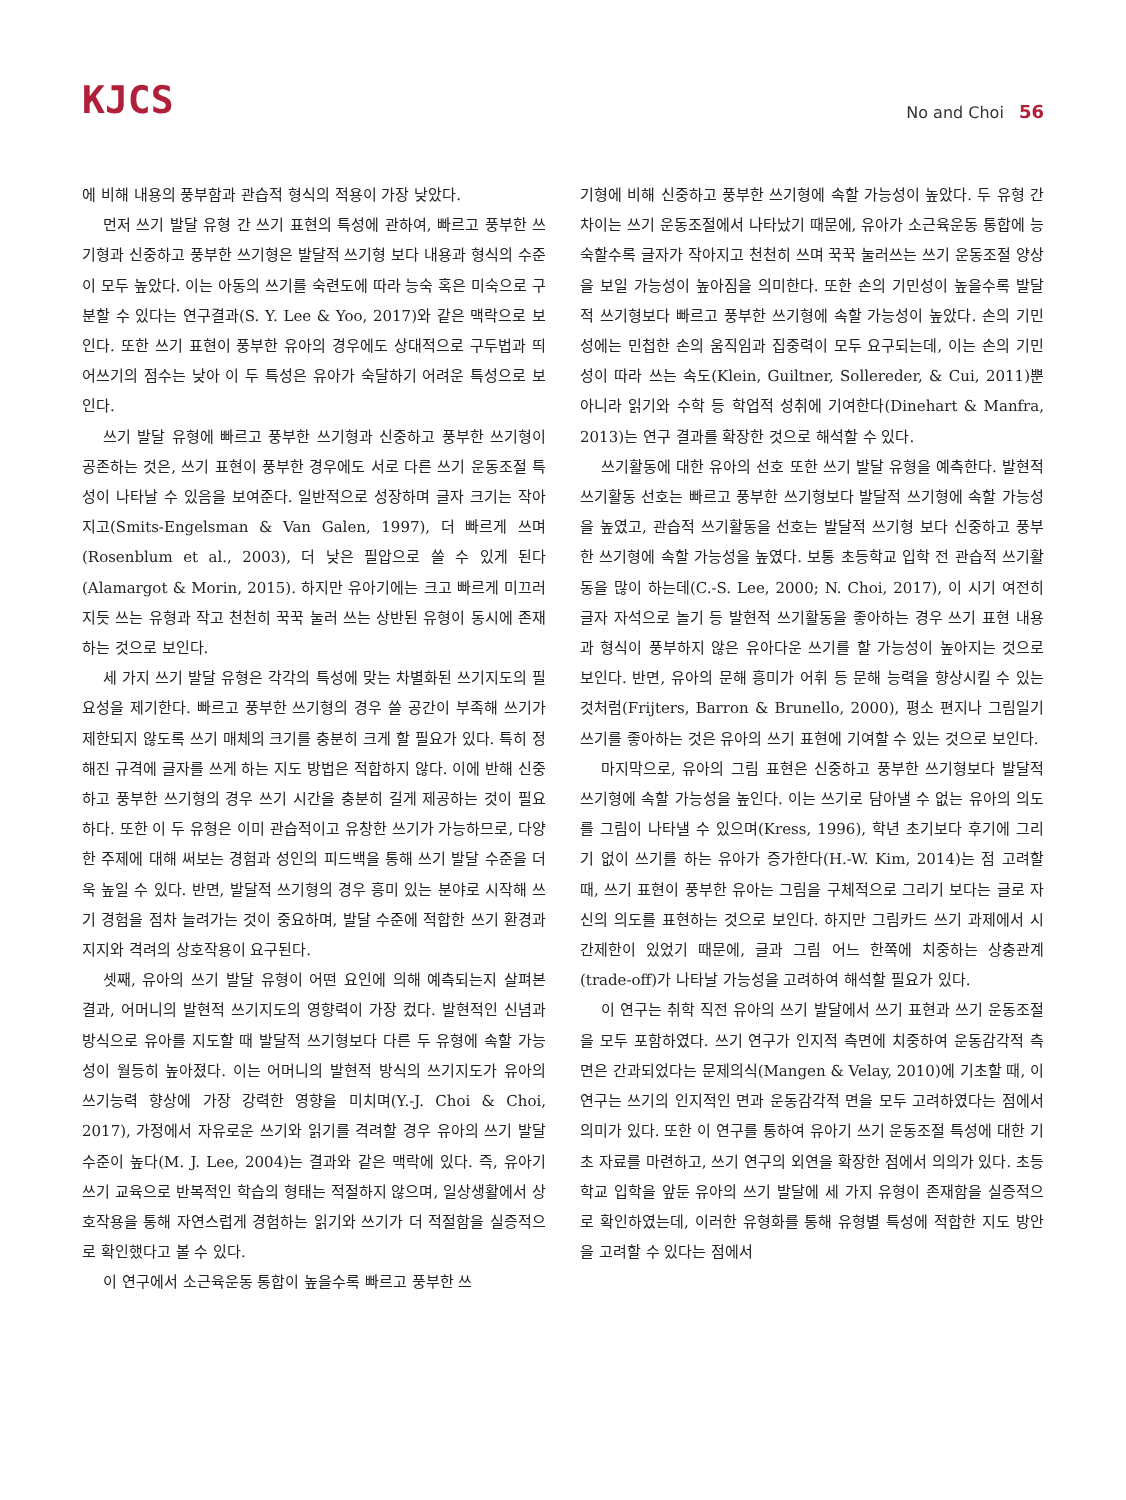KJCS
No and Choi 56
에 비해 내용의 풍부함과 관습적 형식의 적용이 가장 낮았다.
먼저 쓰기 발달 유형 간 쓰기 표현의 특성에 관하여, 빠르고 풍부한 쓰기형과 신중하고 풍부한 쓰기형은 발달적 쓰기형 보다 내용과 형식의 수준이 모두 높았다. 이는 아동의 쓰기를 숙련도에 따라 능숙 혹은 미숙으로 구분할 수 있다는 연구결과(S. Y. Lee & Yoo, 2017)와 같은 맥락으로 보인다. 또한 쓰기 표현이 풍부한 유아의 경우에도 상대적으로 구두법과 띄어쓰기의 점수는 낮아 이 두 특성은 유아가 숙달하기 어려운 특성으로 보인다.
쓰기 발달 유형에 빠르고 풍부한 쓰기형과 신중하고 풍부한 쓰기형이 공존하는 것은, 쓰기 표현이 풍부한 경우에도 서로 다른 쓰기 운동조절 특성이 나타날 수 있음을 보여준다. 일반적으로 성장하며 글자 크기는 작아지고(Smits-Engelsman & Van Galen, 1997), 더 빠르게 쓰며(Rosenblum et al., 2003), 더 낮은 필압으로 쓸 수 있게 된다(Alamargot & Morin, 2015). 하지만 유아기에는 크고 빠르게 미끄러지듯 쓰는 유형과 작고 천천히 꾹꾹 눌러 쓰는 상반된 유형이 동시에 존재하는 것으로 보인다.
세 가지 쓰기 발달 유형은 각각의 특성에 맞는 차별화된 쓰기지도의 필요성을 제기한다. 빠르고 풍부한 쓰기형의 경우 쓸 공간이 부족해 쓰기가 제한되지 않도록 쓰기 매체의 크기를 충분히 크게 할 필요가 있다. 특히 정해진 규격에 글자를 쓰게 하는 지도 방법은 적합하지 않다. 이에 반해 신중하고 풍부한 쓰기형의 경우 쓰기 시간을 충분히 길게 제공하는 것이 필요하다. 또한 이 두 유형은 이미 관습적이고 유창한 쓰기가 가능하므로, 다양한 주제에 대해 써보는 경험과 성인의 피드백을 통해 쓰기 발달 수준을 더욱 높일 수 있다. 반면, 발달적 쓰기형의 경우 흥미 있는 분야로 시작해 쓰기 경험을 점차 늘려가는 것이 중요하며, 발달 수준에 적합한 쓰기 환경과 지지와 격려의 상호작용이 요구된다.
셋째, 유아의 쓰기 발달 유형이 어떤 요인에 의해 예측되는지 살펴본 결과, 어머니의 발현적 쓰기지도의 영향력이 가장 컸다. 발현적인 신념과 방식으로 유아를 지도할 때 발달적 쓰기형보다 다른 두 유형에 속할 가능성이 월등히 높아졌다. 이는 어머니의 발현적 방식의 쓰기지도가 유아의 쓰기능력 향상에 가장 강력한 영향을 미치며(Y.-J. Choi & Choi, 2017), 가정에서 자유로운 쓰기와 읽기를 격려할 경우 유아의 쓰기 발달 수준이 높다(M. J. Lee, 2004)는 결과와 같은 맥락에 있다. 즉, 유아기 쓰기 교육으로 반복적인 학습의 형태는 적절하지 않으며, 일상생활에서 상호작용을 통해 자연스럽게 경험하는 읽기와 쓰기가 더 적절함을 실증적으로 확인했다고 볼 수 있다.
이 연구에서 소근육운동 통합이 높을수록 빠르고 풍부한 쓰
기형에 비해 신중하고 풍부한 쓰기형에 속할 가능성이 높았다. 두 유형 간 차이는 쓰기 운동조절에서 나타났기 때문에, 유아가 소근육운동 통합에 능숙할수록 글자가 작아지고 천천히 쓰며 꾹꾹 눌러쓰는 쓰기 운동조절 양상을 보일 가능성이 높아짐을 의미한다. 또한 손의 기민성이 높을수록 발달적 쓰기형보다 빠르고 풍부한 쓰기형에 속할 가능성이 높았다. 손의 기민성에는 민첩한 손의 움직임과 집중력이 모두 요구되는데, 이는 손의 기민성이 따라 쓰는 속도(Klein, Guiltner, Sollereder, & Cui, 2011)뿐 아니라 읽기와 수학 등 학업적 성취에 기여한다(Dinehart & Manfra, 2013)는 연구 결과를 확장한 것으로 해석할 수 있다.
쓰기활동에 대한 유아의 선호 또한 쓰기 발달 유형을 예측한다. 발현적 쓰기활동 선호는 빠르고 풍부한 쓰기형보다 발달적 쓰기형에 속할 가능성을 높였고, 관습적 쓰기활동을 선호는 발달적 쓰기형 보다 신중하고 풍부한 쓰기형에 속할 가능성을 높였다. 보통 초등학교 입학 전 관습적 쓰기활동을 많이 하는데(C.-S. Lee, 2000; N. Choi, 2017), 이 시기 여전히 글자 자석으로 놀기 등 발현적 쓰기활동을 좋아하는 경우 쓰기 표현 내용과 형식이 풍부하지 않은 유아다운 쓰기를 할 가능성이 높아지는 것으로 보인다. 반면, 유아의 문해 흥미가 어휘 등 문해 능력을 향상시킬 수 있는 것처럼(Frijters, Barron & Brunello, 2000), 평소 편지나 그림일기 쓰기를 좋아하는 것은 유아의 쓰기 표현에 기여할 수 있는 것으로 보인다.
마지막으로, 유아의 그림 표현은 신중하고 풍부한 쓰기형보다 발달적 쓰기형에 속할 가능성을 높인다. 이는 쓰기로 담아낼 수 없는 유아의 의도를 그림이 나타낼 수 있으며(Kress, 1996), 학년 초기보다 후기에 그리기 없이 쓰기를 하는 유아가 증가한다(H.-W. Kim, 2014)는 점 고려할 때, 쓰기 표현이 풍부한 유아는 그림을 구체적으로 그리기 보다는 글로 자신의 의도를 표현하는 것으로 보인다. 하지만 그림카드 쓰기 과제에서 시간제한이 있었기 때문에, 글과 그림 어느 한쪽에 치중하는 상충관계(trade-off)가 나타날 가능성을 고려하여 해석할 필요가 있다.
이 연구는 취학 직전 유아의 쓰기 발달에서 쓰기 표현과 쓰기 운동조절을 모두 포함하였다. 쓰기 연구가 인지적 측면에 치중하여 운동감각적 측면은 간과되었다는 문제의식(Mangen & Velay, 2010)에 기초할 때, 이 연구는 쓰기의 인지적인 면과 운동감각적 면을 모두 고려하였다는 점에서 의미가 있다. 또한 이 연구를 통하여 유아기 쓰기 운동조절 특성에 대한 기초 자료를 마련하고, 쓰기 연구의 외연을 확장한 점에서 의의가 있다. 초등학교 입학을 앞둔 유아의 쓰기 발달에 세 가지 유형이 존재함을 실증적으로 확인하였는데, 이러한 유형화를 통해 유형별 특성에 적합한 지도 방안을 고려할 수 있다는 점에서